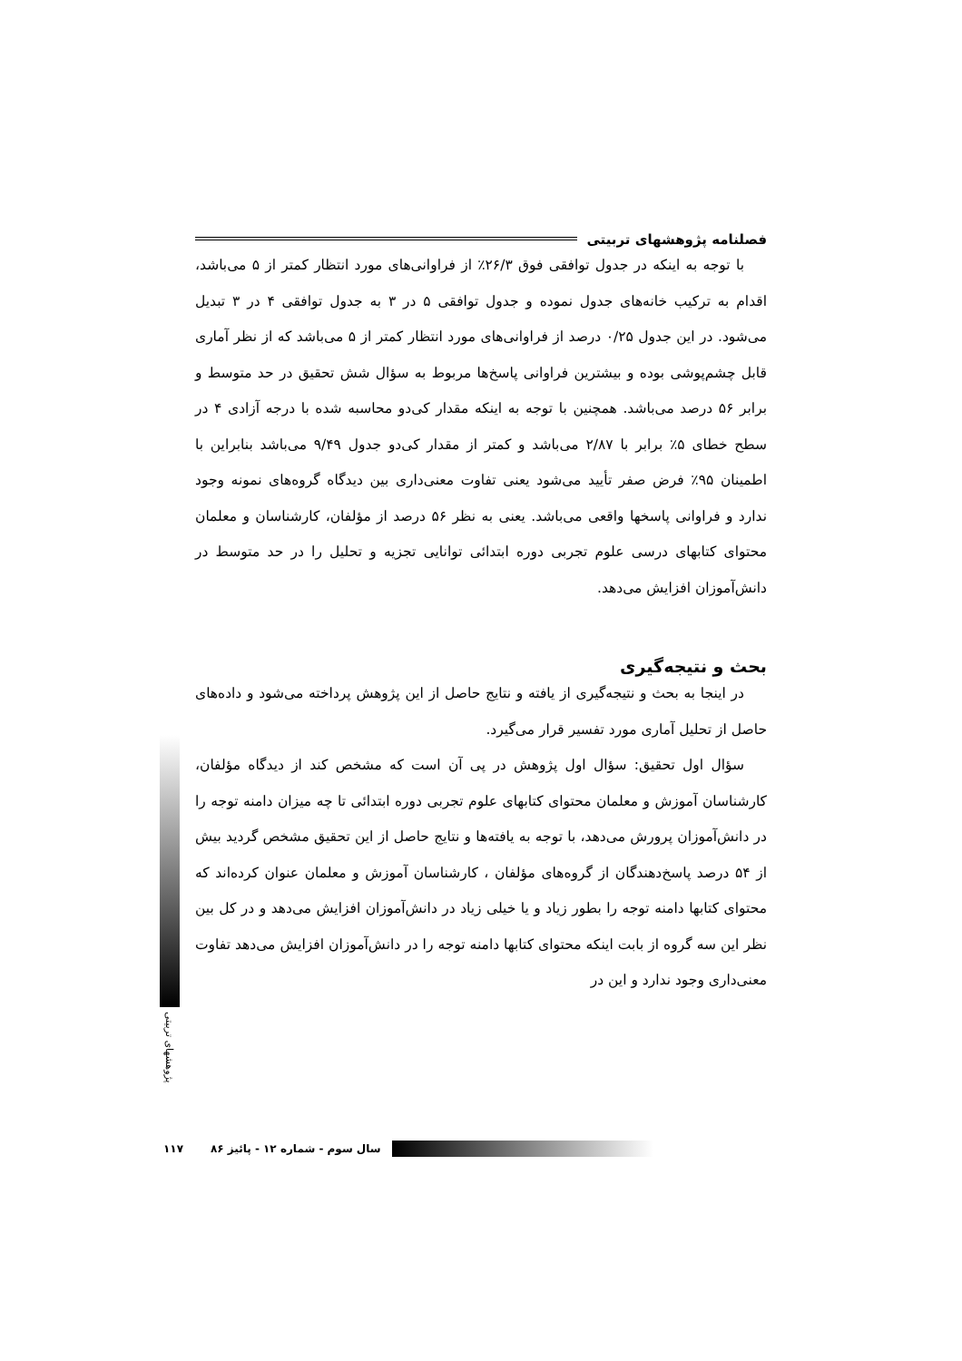فصلنامه پژوهشهای تربیتی
با توجه به اینکه در جدول توافقی فوق ۲۶/۳٪ از فراوانی‌های مورد انتظار کمتر از ۵ می‌باشد، اقدام به ترکیب خانه‌های جدول نموده و جدول توافقی ۵ در ۳ به جدول توافقی ۴ در ۳ تبدیل می‌شود. در این جدول ۰/۲۵ درصد از فراوانی‌های مورد انتظار کمتر از ۵ می‌باشد که از نظر آماری قابل چشم‌پوشی بوده و بیشترین فراوانی پاسخ‌ها مربوط به سؤال شش تحقیق در حد متوسط و برابر ۵۶ درصد می‌باشد. همچنین با توجه به اینکه مقدار کی‌دو محاسبه شده با درجه آزادی ۴ در سطح خطای ۵٪ برابر با ۲/۸۷ می‌باشد و کمتر از مقدار کی‌دو جدول ۹/۴۹ می‌باشد بنابراین با اطمینان ۹۵٪ فرض صفر تأیید می‌شود یعنی تفاوت معنی‌داری بین دیدگاه گروه‌های نمونه وجود ندارد و فراوانی پاسخها واقعی می‌باشد. یعنی به نظر ۵۶ درصد از مؤلفان، کارشناسان و معلمان محتوای کتابهای درسی علوم تجربی دوره ابتدائی توانایی تجزیه و تحلیل را در حد متوسط در دانش‌آموزان افزایش می‌دهد.
بحث و نتیجه‌گیری
در اینجا به بحث و نتیجه‌گیری از یافته و نتایج حاصل از این پژوهش پرداخته می‌شود و داده‌های حاصل از تحلیل آماری مورد تفسیر قرار می‌گیرد.
سؤال اول تحقیق: سؤال اول پژوهش در پی آن است که مشخص کند از دیدگاه مؤلفان، کارشناسان آموزش و معلمان محتوای کتابهای علوم تجربی دوره ابتدائی تا چه میزان دامنه توجه را در دانش‌آموزان پرورش می‌دهد، با توجه به یافته‌ها و نتایج حاصل از این تحقیق مشخص گردید بیش از ۵۴ درصد پاسخ‌دهندگان از گروه‌های مؤلفان ، کارشناسان آموزش و معلمان عنوان کرده‌اند که محتوای کتابها دامنه توجه را بطور زیاد و یا خیلی زیاد در دانش‌آموزان افزایش می‌دهد و در کل بین نظر این سه گروه از بابت اینکه محتوای کتابها دامنه توجه را در دانش‌آموزان افزایش می‌دهد تفاوت معنی‌داری وجود ندارد و این در
پژوهشهای تربیتی
۱۱۷ سال سوم - شماره ۱۲ - پائیز ۸۶